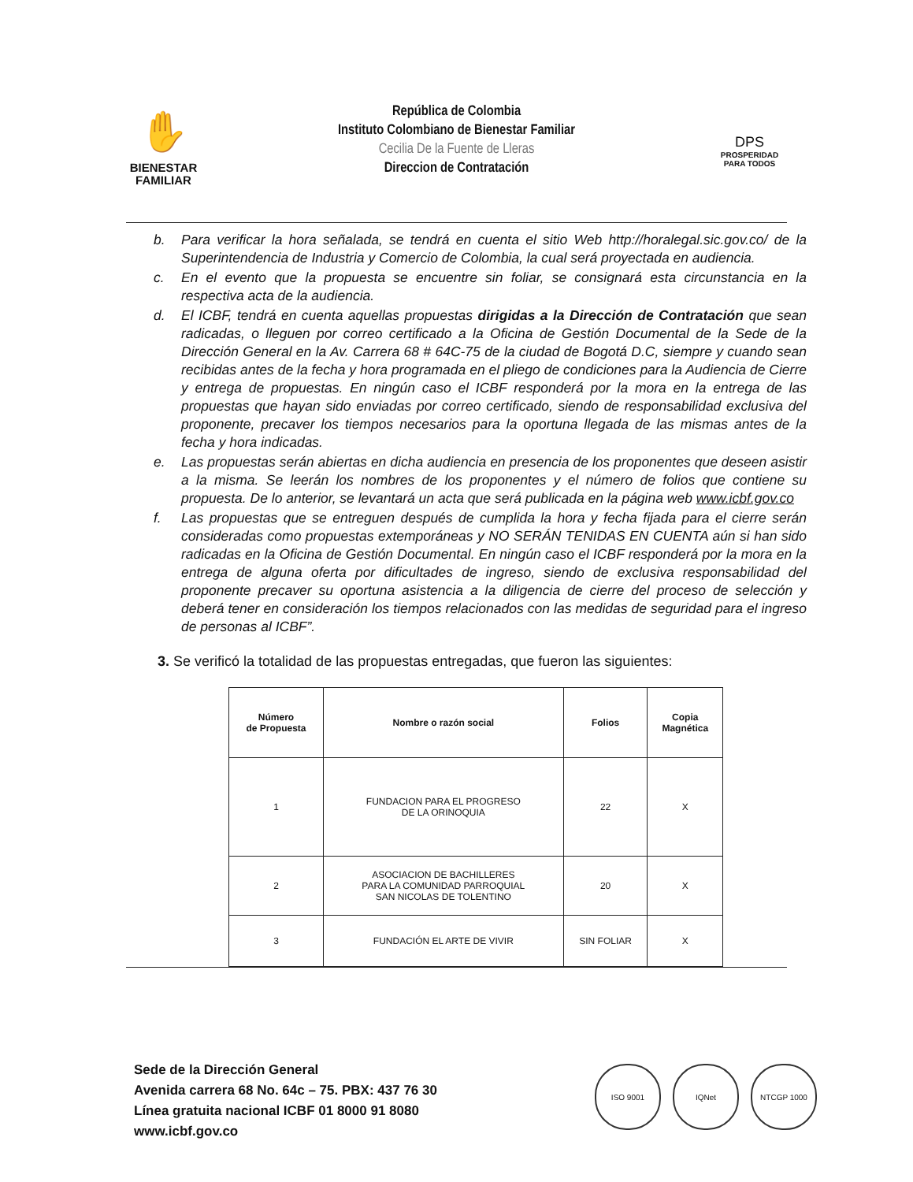✋
BIENESTAR
FAMILIAR
República de Colombia
Instituto Colombiano de Bienestar Familiar
Cecilia De la Fuente de Lleras
Direccion de Contratación
DPS
PROSPERIDAD
PARA TODOS
b. Para verificar la hora señalada, se tendrá en cuenta el sitio Web http://horalegal.sic.gov.co/ de la Superintendencia de Industria y Comercio de Colombia, la cual será proyectada en audiencia.
c. En el evento que la propuesta se encuentre sin foliar, se consignará esta circunstancia en la respectiva acta de la audiencia.
d. El ICBF, tendrá en cuenta aquellas propuestas dirigidas a la Dirección de Contratación que sean radicadas, o lleguen por correo certificado a la Oficina de Gestión Documental de la Sede de la Dirección General en la Av. Carrera 68 # 64C-75 de la ciudad de Bogotá D.C, siempre y cuando sean recibidas antes de la fecha y hora programada en el pliego de condiciones para la Audiencia de Cierre y entrega de propuestas. En ningún caso el ICBF responderá por la mora en la entrega de las propuestas que hayan sido enviadas por correo certificado, siendo de responsabilidad exclusiva del proponente, precaver los tiempos necesarios para la oportuna llegada de las mismas antes de la fecha y hora indicadas.
e. Las propuestas serán abiertas en dicha audiencia en presencia de los proponentes que deseen asistir a la misma. Se leerán los nombres de los proponentes y el número de folios que contiene su propuesta. De lo anterior, se levantará un acta que será publicada en la página web www.icbf.gov.co
f. Las propuestas que se entreguen después de cumplida la hora y fecha fijada para el cierre serán consideradas como propuestas extemporáneas y NO SERÁN TENIDAS EN CUENTA aún si han sido radicadas en la Oficina de Gestión Documental. En ningún caso el ICBF responderá por la mora en la entrega de alguna oferta por dificultades de ingreso, siendo de exclusiva responsabilidad del proponente precaver su oportuna asistencia a la diligencia de cierre del proceso de selección y deberá tener en consideración los tiempos relacionados con las medidas de seguridad para el ingreso de personas al ICBF”.
3. Se verificó la totalidad de las propuestas entregadas, que fueron las siguientes:
| Número de Propuesta | Nombre o razón social | Folios | Copia Magnética |
| --- | --- | --- | --- |
| 1 | FUNDACION PARA EL PROGRESO DE LA ORINOQUIA | 22 | X |
| 2 | ASOCIACION DE BACHILLERES PARA LA COMUNIDAD PARROQUIAL SAN NICOLAS DE TOLENTINO | 20 | X |
| 3 | FUNDACIÓN EL ARTE DE VIVIR | SIN FOLIAR | X |
Sede de la Dirección General
Avenida carrera 68 No. 64c – 75. PBX: 437 76 30
Línea gratuita nacional ICBF 01 8000 91 8080
www.icbf.gov.co
ISO 9001 IQNet NTCGP 1000